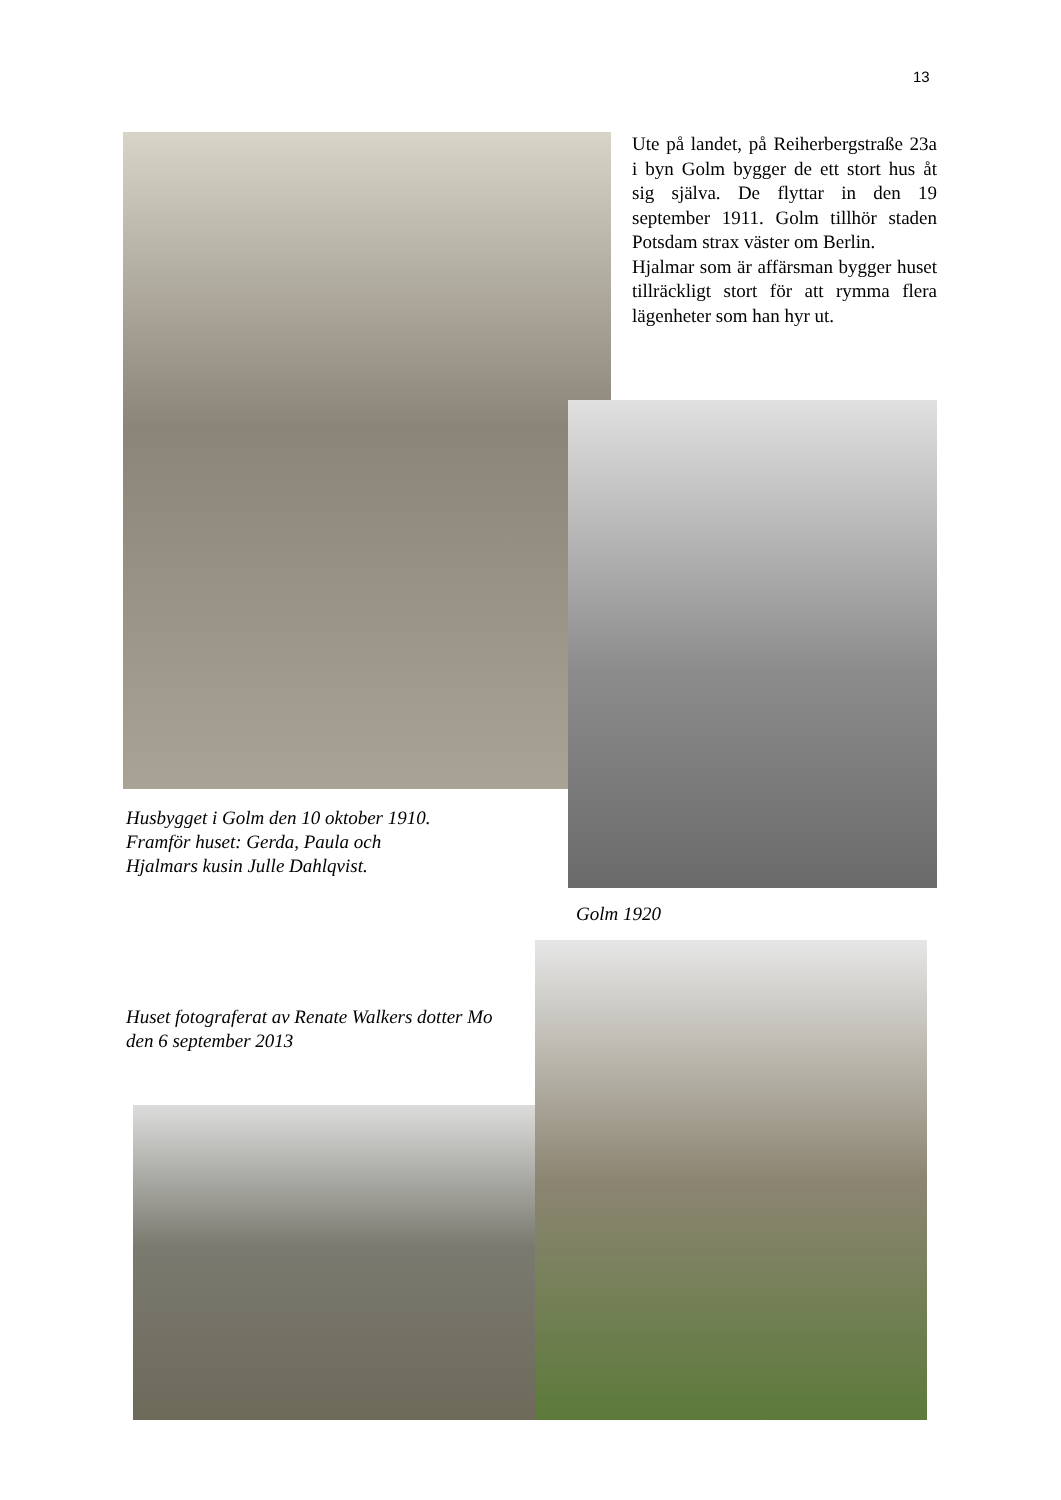13
Ute på landet, på Reiherbergstraße 23a i byn Golm bygger de ett stort hus åt sig själva. De flyttar in den 19 september 1911. Golm tillhör staden Potsdam strax väster om Berlin.
Hjalmar som är affärsman bygger huset tillräckligt stort för att rymma flera lägenheter som han hyr ut.
Husbygget i Golm den 10 oktober 1910.
Framför huset: Gerda, Paula och
Hjalmars kusin Julle Dahlqvist.
Golm 1920
Huset fotograferat av Renate Walkers dotter Mo
den 6 september 2013